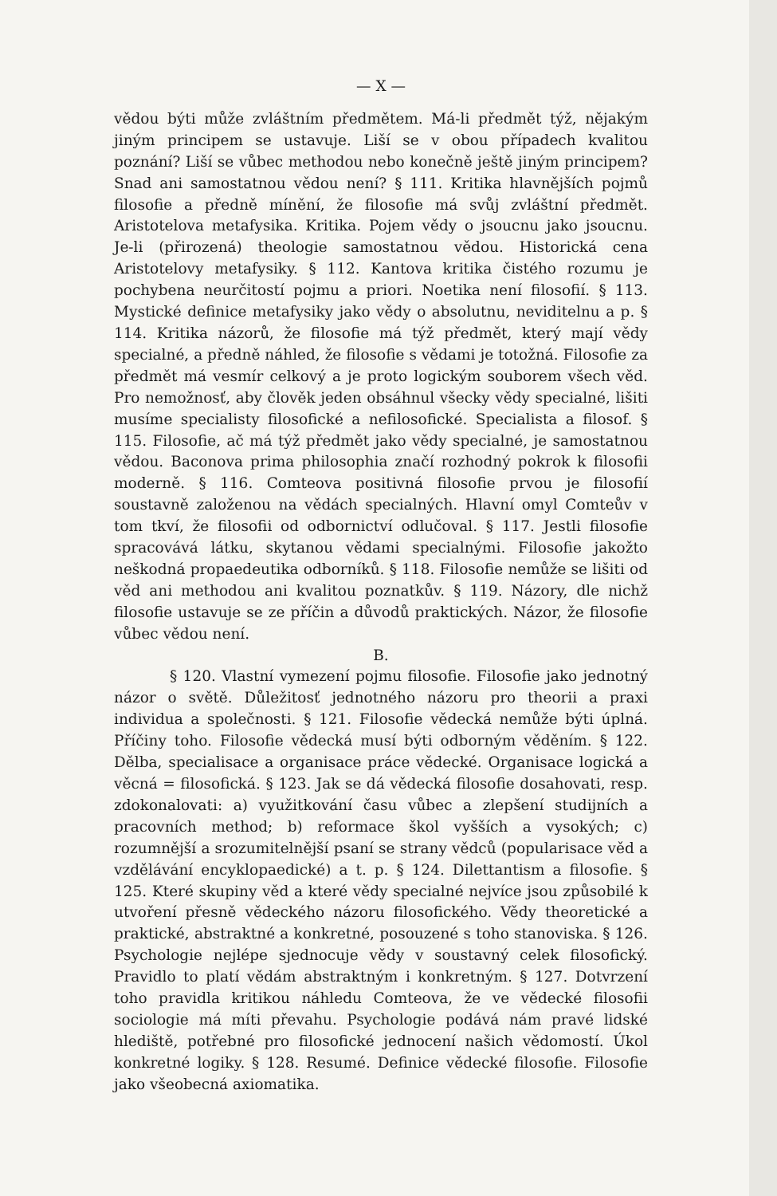— X —
vědou býti může zvláštním předmětem. Má-li předmět týž, nějakým jiným principem se ustavuje. Liší se v obou případech kvalitou poznání? Liší se vůbec methodou nebo konečně ještě jiným principem? Snad ani samostatnou vědou není? § 111. Kritika hlavnějších pojmů filosofie a předně mínění, že filosofie má svůj zvláštní předmět. Aristotelova metafysika. Kritika. Pojem vědy o jsoucnu jako jsoucnu. Je-li (přirozená) theologie samostatnou vědou. Historická cena Aristotelovy metafysiky. § 112. Kantova kritika čistého rozumu je pochybena neurčitostí pojmu a priori. Noetika není filosofií. § 113. Mystické definice metafysiky jako vědy o absolutnu, neviditelnu a p. § 114. Kritika názorů, že filosofie má týž předmět, který mají vědy specialné, a předně náhled, že filosofie s vědami je totožná. Filosofie za předmět má vesmír celkový a je proto logickým souborem všech věd. Pro nemožnosť, aby člověk jeden obsáhnul všecky vědy specialné, lišiti musíme specialisty filosofické a nefilosofické. Specialista a filosof. § 115. Filosofie, ač má týž předmět jako vědy specialné, je samostatnou vědou. Baconova prima philosophia značí rozhodný pokrok k filosofii moderně. § 116. Comteova positivná filosofie prvou je filosofií soustavně založenou na vědách specialných. Hlavní omyl Comteův v tom tkví, že filosofii od odbornictví odlučoval. § 117. Jestli filosofie spracovává látku, skytanou vědami specialnými. Filosofie jakožto neškodná propaedeutika odborníků. § 118. Filosofie nemůže se lišiti od věd ani methodou ani kvalitou poznatkův. § 119. Názory, dle nichž filosofie ustavuje se ze příčin a důvodů praktických. Názor, že filosofie vůbec vědou není.
B.
§ 120. Vlastní vymezení pojmu filosofie. Filosofie jako jednotný názor o světě. Důležitosť jednotného názoru pro theorii a praxi individua a společnosti. § 121. Filosofie vědecká nemůže býti úplná. Příčiny toho. Filosofie vědecká musí býti odborným věděním. § 122. Dělba, specialisace a organisace práce vědecké. Organisace logická a věcná = filosofická. § 123. Jak se dá vědecká filosofie dosahovati, resp. zdokonalovati: a) využitkování času vůbec a zlepšení studijních a pracovních method; b) reformace škol vyšších a vysokých; c) rozumnější a srozumitelnější psaní se strany vědců (popularisace věd a vzdělávání encyklopaedické) a t. p. § 124. Dilettantism a filosofie. § 125. Které skupiny věd a které vědy specialné nejvíce jsou způsobilé k utvoření přesně vědeckého názoru filosofického. Vědy theoretické a praktické, abstraktné a konkretné, posouzené s toho stanoviska. § 126. Psychologie nejlépe sjednocuje vědy v soustavný celek filosofický. Pravidlo to platí vědám abstraktným i konkretným. § 127. Dotvrzení toho pravidla kritikou náhledu Comteova, že ve vědecké filosofii sociologie má míti převahu. Psychologie podává nám pravé lidské hlediště, potřebné pro filosofické jednocení našich vědomostí. Úkol konkretné logiky. § 128. Resumé. Definice vědecké filosofie. Filosofie jako všeobecná axiomatika.